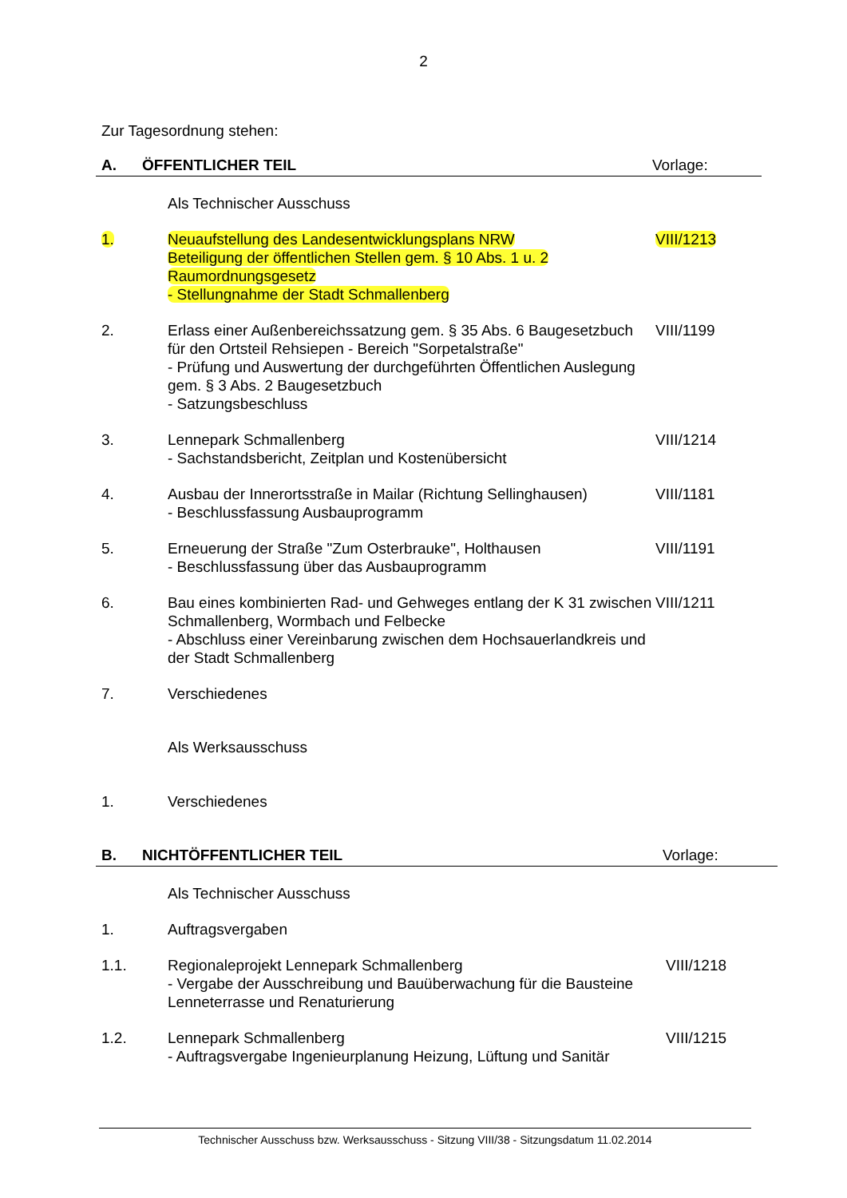2
Zur Tagesordnung stehen:
A. ÖFFENTLICHER TEIL Vorlage:
Als Technischer Ausschuss
1. Neuaufstellung des Landesentwicklungsplans NRW
Beteiligung der öffentlichen Stellen gem. § 10 Abs. 1 u. 2
Raumordnungsgesetz
- Stellungnahme der Stadt Schmallenberg
VIII/1213
2. Erlass einer Außenbereichssatzung gem. § 35 Abs. 6 Baugesetzbuch für den Ortsteil Rehsiepen - Bereich "Sorpetalstraße"
- Prüfung und Auswertung der durchgeführten Öffentlichen Auslegung gem. § 3 Abs. 2 Baugesetzbuch
- Satzungsbeschluss
VIII/1199
3. Lennepark Schmallenberg
- Sachstandsbericht, Zeitplan und Kostenübersicht
VIII/1214
4. Ausbau der Innerortsstraße in Mailar (Richtung Sellinghausen)
- Beschlussfassung Ausbauprogramm
VIII/1181
5. Erneuerung der Straße "Zum Osterbrauke", Holthausen
- Beschlussfassung über das Ausbauprogramm
VIII/1191
6. Bau eines kombinierten Rad- und Gehweges entlang der K 31 zwischen Schmallenberg, Wormbach und Felbecke
- Abschluss einer Vereinbarung zwischen dem Hochsauerlandkreis und der Stadt Schmallenberg
VIII/1211
7. Verschiedenes
Als Werksausschuss
1. Verschiedenes
B. NICHTÖFFENTLICHER TEIL Vorlage:
Als Technischer Ausschuss
1. Auftragsvergaben
1.1. Regionaleprojekt Lennepark Schmallenberg
- Vergabe der Ausschreibung und Bauüberwachung für die Bausteine Lenneterrasse und Renaturierung
VIII/1218
1.2. Lennepark Schmallenberg
- Auftragsvergabe Ingenieurplanung Heizung, Lüftung und Sanitär
VIII/1215
Technischer Ausschuss bzw. Werksausschuss - Sitzung VIII/38 - Sitzungsdatum 11.02.2014